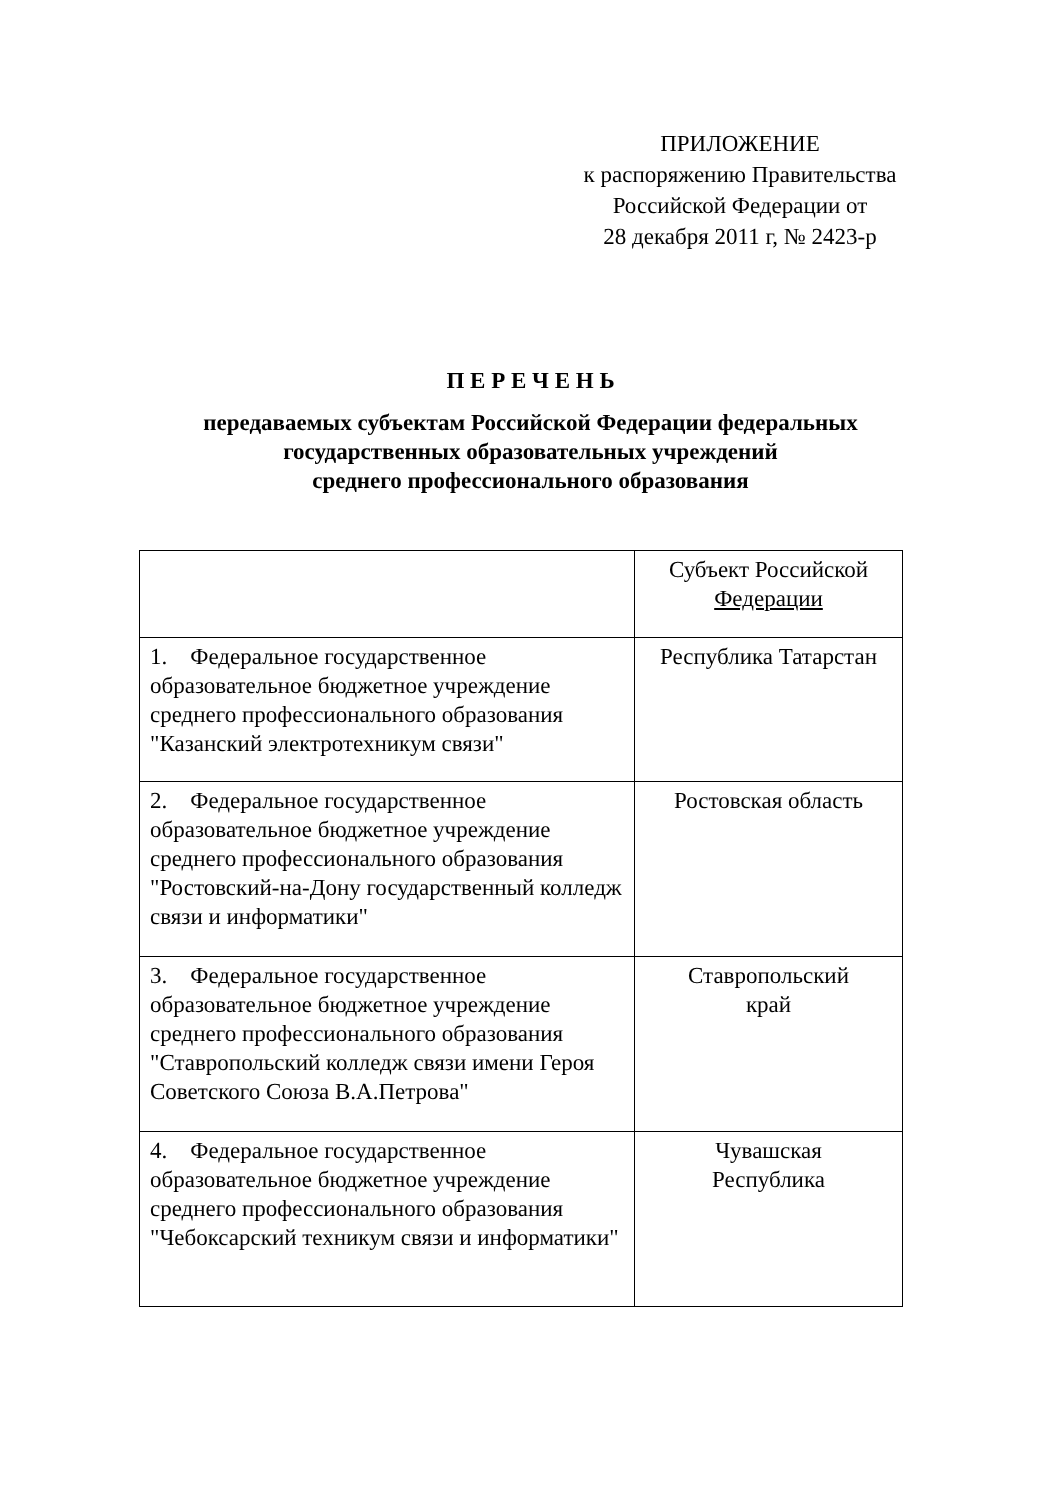ПРИЛОЖЕНИЕ
к распоряжению Правительства
Российской Федерации от
28 декабря 2011 г, № 2423-р
П Е Р Е Ч Е Н Ь
передаваемых субъектам Российской Федерации федеральных
государственных образовательных учреждений
среднего профессионального образования
| | Субъект Российской Федерации |
| --- | --- |
| 1. Федеральное государственное образовательное бюджетное учреждение среднего профессионального образования "Казанский электротехникум связи" | Республика Татарстан |
| 2. Федеральное государственное образовательное бюджетное учреждение среднего профессионального образования "Ростовский-на-Дону государственный колледж связи и информатики" | Ростовская область |
| 3. Федеральное государственное образовательное бюджетное учреждение среднего профессионального образования "Ставропольский колледж связи имени Героя Советского Союза В.А.Петрова" | Ставропольский край |
| 4. Федеральное государственное образовательное бюджетное учреждение среднего профессионального образования "Чебоксарский техникум связи и информатики" | Чувашская Республика |